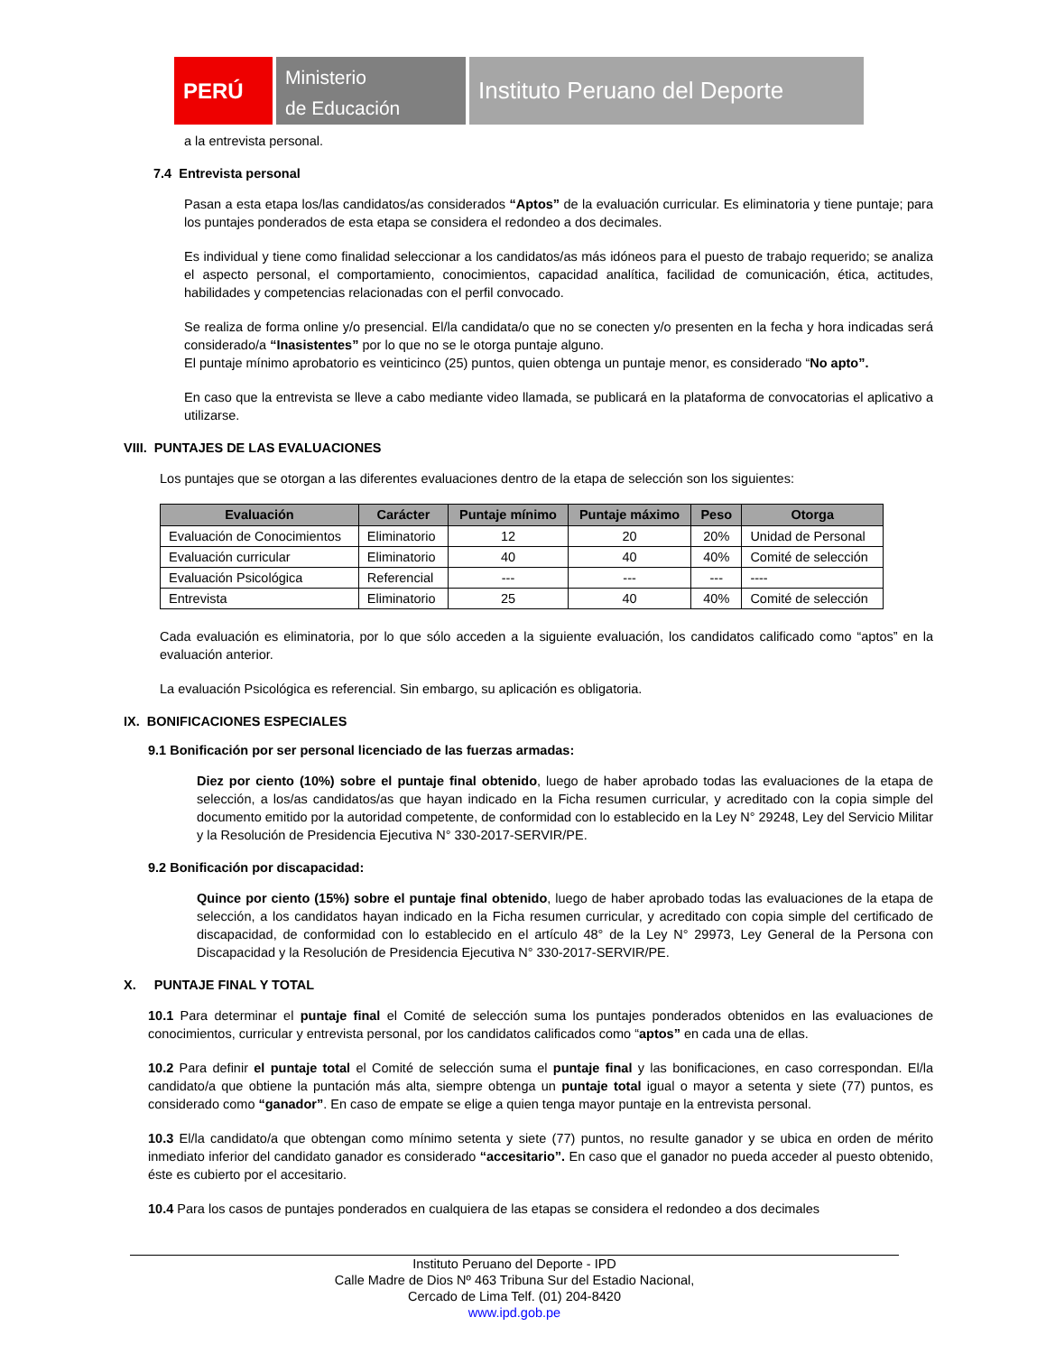PERÚ
Ministerio
de Educación
Instituto Peruano del Deporte
a la entrevista personal.
7.4 Entrevista personal
Pasan a esta etapa los/las candidatos/as considerados “Aptos” de la evaluación curricular. Es eliminatoria y tiene puntaje; para los puntajes ponderados de esta etapa se considera el redondeo a dos decimales.
Es individual y tiene como finalidad seleccionar a los candidatos/as más idóneos para el puesto de trabajo requerido; se analiza el aspecto personal, el comportamiento, conocimientos, capacidad analítica, facilidad de comunicación, ética, actitudes, habilidades y competencias relacionadas con el perfil convocado.
Se realiza de forma online y/o presencial. El/la candidata/o que no se conecten y/o presenten en la fecha y hora indicadas será considerado/a “Inasistentes” por lo que no se le otorga puntaje alguno.
El puntaje mínimo aprobatorio es veinticinco (25) puntos, quien obtenga un puntaje menor, es considerado “No apto”.
En caso que la entrevista se lleve a cabo mediante video llamada, se publicará en la plataforma de convocatorias el aplicativo a utilizarse.
VIII. PUNTAJES DE LAS EVALUACIONES
Los puntajes que se otorgan a las diferentes evaluaciones dentro de la etapa de selección son los siguientes:
| Evaluación | Carácter | Puntaje mínimo | Puntaje máximo | Peso | Otorga |
| --- | --- | --- | --- | --- | --- |
| Evaluación de Conocimientos | Eliminatorio | 12 | 20 | 20% | Unidad de Personal |
| Evaluación curricular | Eliminatorio | 40 | 40 | 40% | Comité de selección |
| Evaluación Psicológica | Referencial | --- | --- | --- | ---- |
| Entrevista | Eliminatorio | 25 | 40 | 40% | Comité de selección |
Cada evaluación es eliminatoria, por lo que sólo acceden a la siguiente evaluación, los candidatos calificado como “aptos” en la evaluación anterior.
La evaluación Psicológica es referencial. Sin embargo, su aplicación es obligatoria.
IX. BONIFICACIONES ESPECIALES
9.1 Bonificación por ser personal licenciado de las fuerzas armadas:
Diez por ciento (10%) sobre el puntaje final obtenido, luego de haber aprobado todas las evaluaciones de la etapa de selección, a los/as candidatos/as que hayan indicado en la Ficha resumen curricular, y acreditado con la copia simple del documento emitido por la autoridad competente, de conformidad con lo establecido en la Ley N° 29248, Ley del Servicio Militar y la Resolución de Presidencia Ejecutiva N° 330-2017-SERVIR/PE.
9.2 Bonificación por discapacidad:
Quince por ciento (15%) sobre el puntaje final obtenido, luego de haber aprobado todas las evaluaciones de la etapa de selección, a los candidatos hayan indicado en la Ficha resumen curricular, y acreditado con copia simple del certificado de discapacidad, de conformidad con lo establecido en el artículo 48° de la Ley N° 29973, Ley General de la Persona con Discapacidad y la Resolución de Presidencia Ejecutiva N° 330-2017-SERVIR/PE.
X. PUNTAJE FINAL Y TOTAL
10.1 Para determinar el puntaje final el Comité de selección suma los puntajes ponderados obtenidos en las evaluaciones de conocimientos, curricular y entrevista personal, por los candidatos calificados como “aptos” en cada una de ellas.
10.2 Para definir el puntaje total el Comité de selección suma el puntaje final y las bonificaciones, en caso correspondan. El/la candidato/a que obtiene la puntación más alta, siempre obtenga un puntaje total igual o mayor a setenta y siete (77) puntos, es considerado como “ganador”. En caso de empate se elige a quien tenga mayor puntaje en la entrevista personal.
10.3 El/la candidato/a que obtengan como mínimo setenta y siete (77) puntos, no resulte ganador y se ubica en orden de mérito inmediato inferior del candidato ganador es considerado “accesitario”. En caso que el ganador no pueda acceder al puesto obtenido, éste es cubierto por el accesitario.
10.4 Para los casos de puntajes ponderados en cualquiera de las etapas se considera el redondeo a dos decimales
Instituto Peruano del Deporte - IPD
Calle Madre de Dios Nº 463 Tribuna Sur del Estadio Nacional,
Cercado de Lima Telf. (01) 204-8420
www.ipd.gob.pe